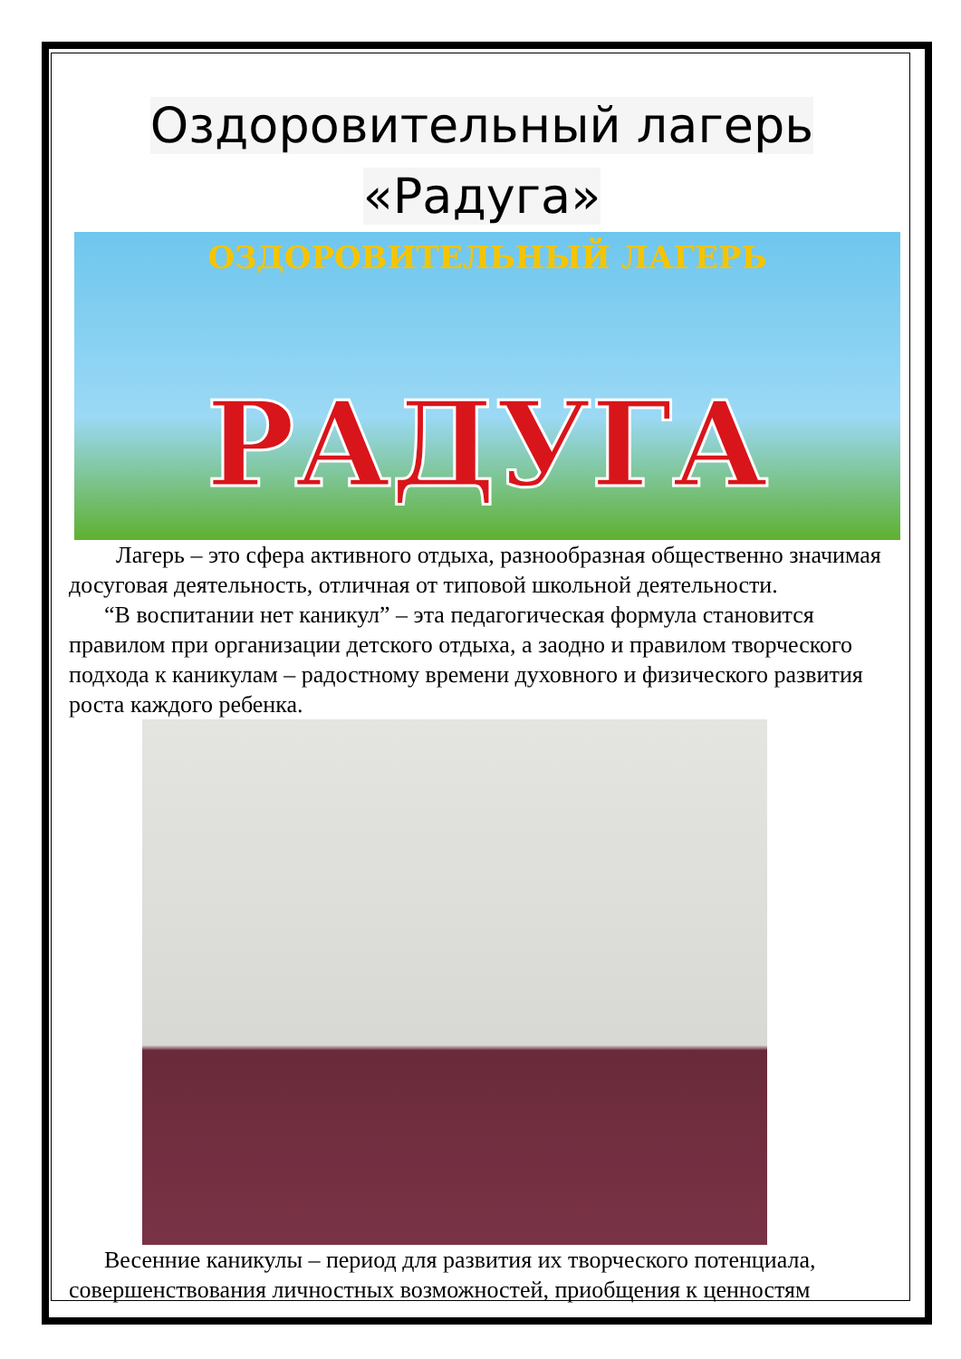Оздоровительный лагерь
«Радуга»
ОЗДОРОВИТЕЛЬНЫЙ ЛАГЕРЬ
РАДУГА
Лагерь – это сфера активного отдыха, разнообразная общественно значимая досуговая деятельность, отличная от типовой школьной деятельности.
“В воспитании нет каникул” – эта педагогическая формула становится правилом при организации детского отдыха, а заодно и правилом творческого подхода к каникулам – радостному времени духовного и физического развития роста каждого ребенка.
Весенние каникулы – период для развития их творческого потенциала, совершенствования личностных возможностей, приобщения к ценностям